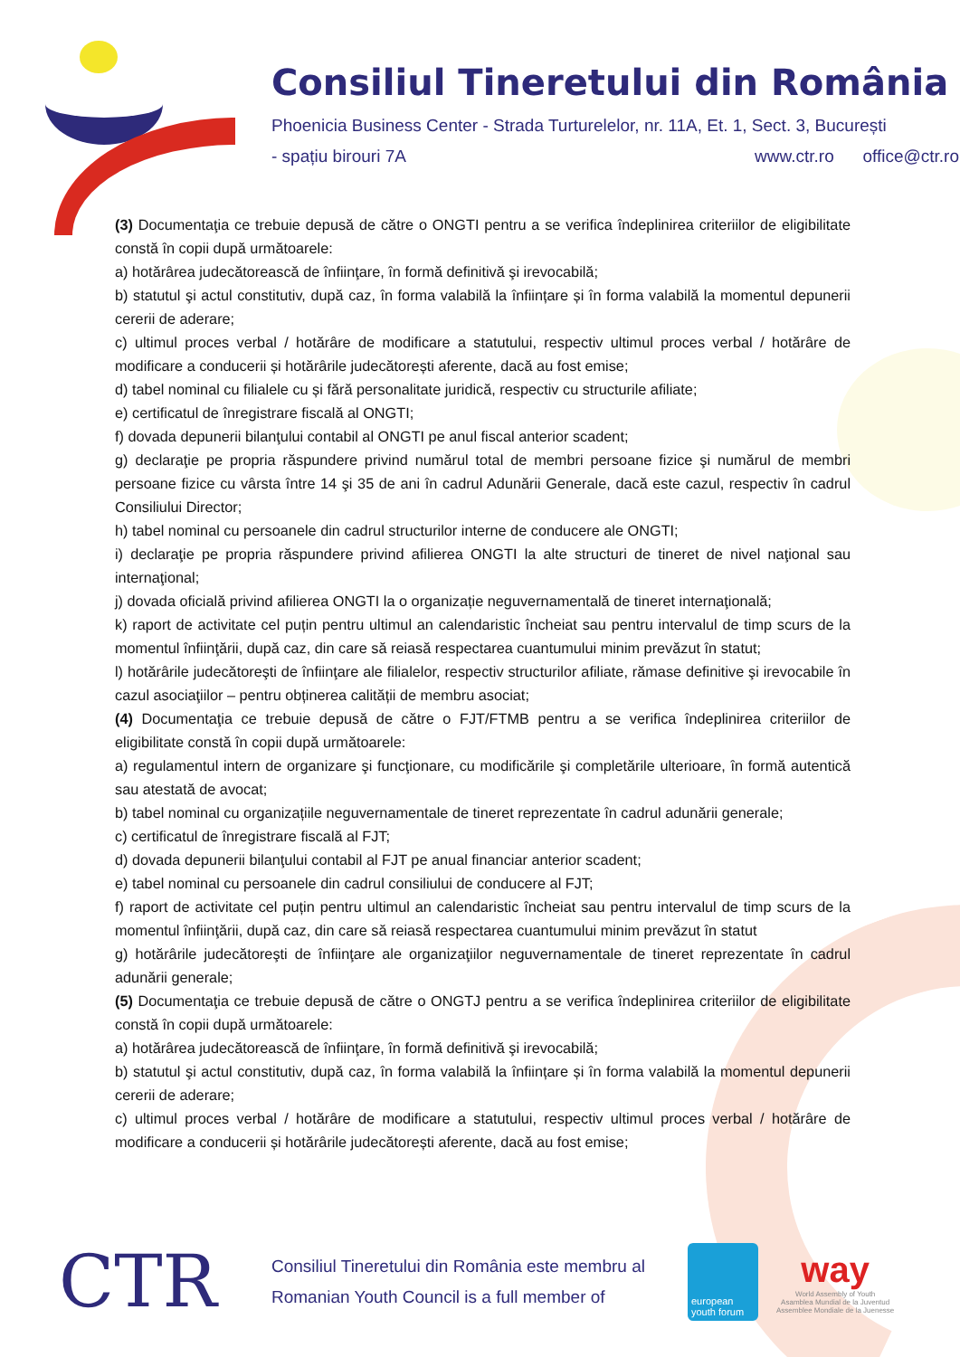Consiliul Tineretului din România
Phoenicia Business Center - Strada Turturelelor, nr. 11A, Et. 1, Sect. 3, București
- spațiu birouri 7A www.ctr.ro office@ctr.ro
(3) Documentaţia ce trebuie depusă de către o ONGTI pentru a se verifica îndeplinirea criteriilor de eligibilitate constă în copii după următoarele:
a) hotărârea judecătorească de înfiinţare, în formă definitivă şi irevocabilă;
b) statutul şi actul constitutiv, după caz, în forma valabilă la înființare și în forma valabilă la momentul depunerii cererii de aderare;
c) ultimul proces verbal / hotărâre de modificare a statutului, respectiv ultimul proces verbal / hotărâre de modificare a conducerii și hotărârile judecătorești aferente, dacă au fost emise;
d) tabel nominal cu filialele cu și fără personalitate juridică, respectiv cu structurile afiliate;
e) certificatul de înregistrare fiscală al ONGTI;
f) dovada depunerii bilanţului contabil al ONGTI pe anul fiscal anterior scadent;
g) declaraţie pe propria răspundere privind numărul total de membri persoane fizice şi numărul de membri persoane fizice cu vârsta între 14 şi 35 de ani în cadrul Adunării Generale, dacă este cazul, respectiv în cadrul Consiliului Director;
h) tabel nominal cu persoanele din cadrul structurilor interne de conducere ale ONGTI;
i) declaraţie pe propria răspundere privind afilierea ONGTI la alte structuri de tineret de nivel naţional sau internaţional;
j) dovada oficială privind afilierea ONGTI la o organizație neguvernamentală de tineret internaţională;
k) raport de activitate cel puțin pentru ultimul an calendaristic încheiat sau pentru intervalul de timp scurs de la momentul înfiinţării, după caz, din care să reiasă respectarea cuantumului minim prevăzut în statut;
l) hotărârile judecătoreşti de înfiinţare ale filialelor, respectiv structurilor afiliate, rămase definitive şi irevocabile în cazul asociaţiilor – pentru obținerea calității de membru asociat;
(4) Documentaţia ce trebuie depusă de către o FJT/FTMB pentru a se verifica îndeplinirea criteriilor de eligibilitate constă în copii după următoarele:
a) regulamentul intern de organizare şi funcţionare, cu modificările şi completările ulterioare, în formă autentică sau atestată de avocat;
b) tabel nominal cu organizațiile neguvernamentale de tineret reprezentate în cadrul adunării generale;
c) certificatul de înregistrare fiscală al FJT;
d) dovada depunerii bilanţului contabil al FJT pe anual financiar anterior scadent;
e) tabel nominal cu persoanele din cadrul consiliului de conducere al FJT;
f) raport de activitate cel puțin pentru ultimul an calendaristic încheiat sau pentru intervalul de timp scurs de la momentul înfiinţării, după caz, din care să reiasă respectarea cuantumului minim prevăzut în statut
g) hotărârile judecătoreşti de înfiinţare ale organizaţiilor neguvernamentale de tineret reprezentate în cadrul adunării generale;
(5) Documentaţia ce trebuie depusă de către o ONGTJ pentru a se verifica îndeplinirea criteriilor de eligibilitate constă în copii după următoarele:
a) hotărârea judecătorească de înfiinţare, în formă definitivă şi irevocabilă;
b) statutul şi actul constitutiv, după caz, în forma valabilă la înființare și în forma valabilă la momentul depunerii cererii de aderare;
c) ultimul proces verbal / hotărâre de modificare a statutului, respectiv ultimul proces verbal / hotărâre de modificare a conducerii și hotărârile judecătorești aferente, dacă au fost emise;
CTR
Consiliul Tineretului din România este membru al
Romanian Youth Council is a full member of
european youth forum
way
World Assembly of Youth
Asamblea Mundial de la Juventud
Assemblee Mondiale de la Juenesse